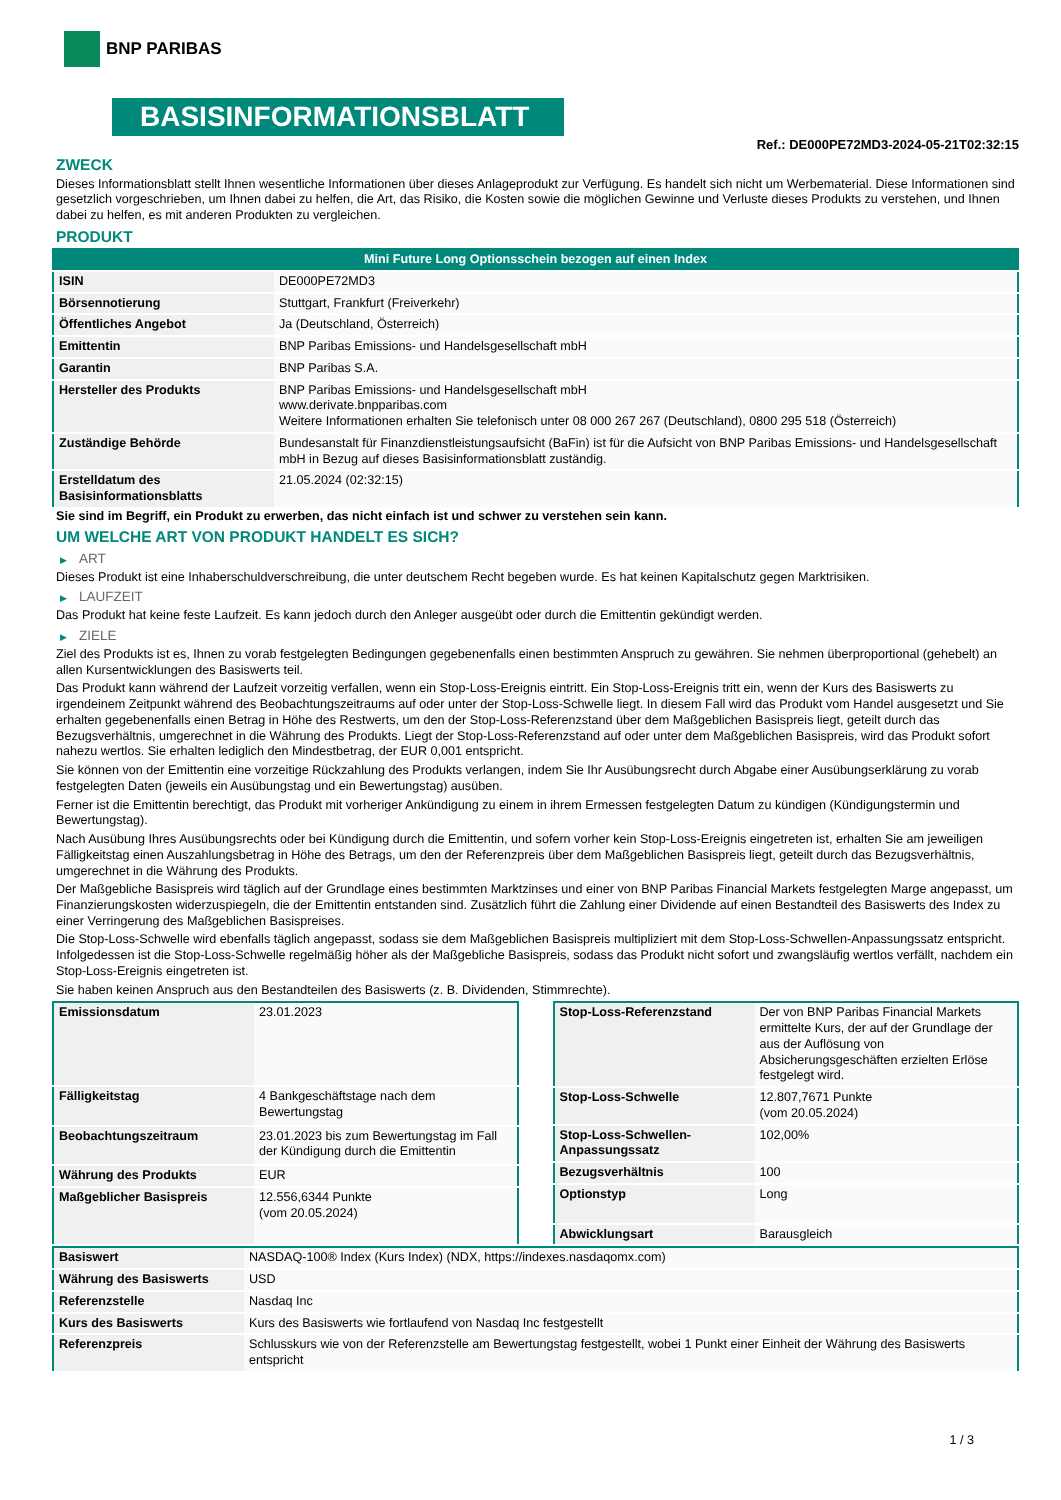BNP PARIBAS
BASISINFORMATIONSBLATT
Ref.: DE000PE72MD3-2024-05-21T02:32:15
ZWECK
Dieses Informationsblatt stellt Ihnen wesentliche Informationen über dieses Anlageprodukt zur Verfügung. Es handelt sich nicht um Werbematerial. Diese Informationen sind gesetzlich vorgeschrieben, um Ihnen dabei zu helfen, die Art, das Risiko, die Kosten sowie die möglichen Gewinne und Verluste dieses Produkts zu verstehen, und Ihnen dabei zu helfen, es mit anderen Produkten zu vergleichen.
PRODUKT
| Mini Future Long Optionsschein bezogen auf einen Index | |
| ISIN | DE000PE72MD3 |
| Börsennotierung | Stuttgart, Frankfurt (Freiverkehr) |
| Öffentliches Angebot | Ja (Deutschland, Österreich) |
| Emittentin | BNP Paribas Emissions- und Handelsgesellschaft mbH |
| Garantin | BNP Paribas S.A. |
| Hersteller des Produkts | BNP Paribas Emissions- und Handelsgesellschaft mbH www.derivate.bnpparibas.com Weitere Informationen erhalten Sie telefonisch unter 08 000 267 267 (Deutschland), 0800 295 518 (Österreich) |
| Zuständige Behörde | Bundesanstalt für Finanzdienstleistungsaufsicht (BaFin) ist für die Aufsicht von BNP Paribas Emissions- und Handelsgesellschaft mbH in Bezug auf dieses Basisinformationsblatt zuständig. |
| Erstelldatum des Basisinformationsblatts | 21.05.2024 (02:32:15) |
Sie sind im Begriff, ein Produkt zu erwerben, das nicht einfach ist und schwer zu verstehen sein kann.
UM WELCHE ART VON PRODUKT HANDELT ES SICH?
▶ ART
Dieses Produkt ist eine Inhaberschuldverschreibung, die unter deutschem Recht begeben wurde. Es hat keinen Kapitalschutz gegen Marktrisiken.
▶ LAUFZEIT
Das Produkt hat keine feste Laufzeit. Es kann jedoch durch den Anleger ausgeübt oder durch die Emittentin gekündigt werden.
▶ ZIELE
Ziel des Produkts ist es, Ihnen zu vorab festgelegten Bedingungen gegebenenfalls einen bestimmten Anspruch zu gewähren. Sie nehmen überproportional (gehebelt) an allen Kursentwicklungen des Basiswerts teil.
Das Produkt kann während der Laufzeit vorzeitig verfallen, wenn ein Stop-Loss-Ereignis eintritt. Ein Stop-Loss-Ereignis tritt ein, wenn der Kurs des Basiswerts zu irgendeinem Zeitpunkt während des Beobachtungszeitraums auf oder unter der Stop-Loss-Schwelle liegt. In diesem Fall wird das Produkt vom Handel ausgesetzt und Sie erhalten gegebenenfalls einen Betrag in Höhe des Restwerts, um den der Stop-Loss-Referenzstand über dem Maßgeblichen Basispreis liegt, geteilt durch das Bezugsverhältnis, umgerechnet in die Währung des Produkts. Liegt der Stop-Loss-Referenzstand auf oder unter dem Maßgeblichen Basispreis, wird das Produkt sofort nahezu wertlos. Sie erhalten lediglich den Mindestbetrag, der EUR 0,001 entspricht.
Sie können von der Emittentin eine vorzeitige Rückzahlung des Produkts verlangen, indem Sie Ihr Ausübungsrecht durch Abgabe einer Ausübungserklärung zu vorab festgelegten Daten (jeweils ein Ausübungstag und ein Bewertungstag) ausüben.
Ferner ist die Emittentin berechtigt, das Produkt mit vorheriger Ankündigung zu einem in ihrem Ermessen festgelegten Datum zu kündigen (Kündigungstermin und Bewertungstag).
Nach Ausübung Ihres Ausübungsrechts oder bei Kündigung durch die Emittentin, und sofern vorher kein Stop-Loss-Ereignis eingetreten ist, erhalten Sie am jeweiligen Fälligkeitstag einen Auszahlungsbetrag in Höhe des Betrags, um den der Referenzpreis über dem Maßgeblichen Basispreis liegt, geteilt durch das Bezugsverhältnis, umgerechnet in die Währung des Produkts.
Der Maßgebliche Basispreis wird täglich auf der Grundlage eines bestimmten Marktzinses und einer von BNP Paribas Financial Markets festgelegten Marge angepasst, um Finanzierungskosten widerzuspiegeln, die der Emittentin entstanden sind. Zusätzlich führt die Zahlung einer Dividende auf einen Bestandteil des Basiswerts des Index zu einer Verringerung des Maßgeblichen Basispreises.
Die Stop-Loss-Schwelle wird ebenfalls täglich angepasst, sodass sie dem Maßgeblichen Basispreis multipliziert mit dem Stop-Loss-Schwellen-Anpassungssatz entspricht. Infolgedessen ist die Stop-Loss-Schwelle regelmäßig höher als der Maßgebliche Basispreis, sodass das Produkt nicht sofort und zwangsläufig wertlos verfällt, nachdem ein Stop-Loss-Ereignis eingetreten ist.
Sie haben keinen Anspruch aus den Bestandteilen des Basiswerts (z. B. Dividenden, Stimmrechte).
| Emissionsdatum | 23.01.2023 |
| Fälligkeitstag | 4 Bankgeschäftstage nach dem Bewertungstag |
| Beobachtungszeitraum | 23.01.2023 bis zum Bewertungstag im Fall der Kündigung durch die Emittentin |
| Währung des Produkts | EUR |
| Maßgeblicher Basispreis | 12.556,6344 Punkte (vom 20.05.2024) |
| Stop-Loss-Referenzstand | Der von BNP Paribas Financial Markets ermittelte Kurs, der auf der Grundlage der aus der Auflösung von Absicherungsgeschäften erzielten Erlöse festgelegt wird. |
| Stop-Loss-Schwelle | 12.807,7671 Punkte (vom 20.05.2024) |
| Stop-Loss-Schwellen-Anpassungssatz | 102,00% |
| Bezugsverhältnis | 100 |
| Optionstyp | Long |
| Abwicklungsart | Barausgleich |
| Basiswert | NASDAQ-100® Index (Kurs Index) (NDX, https://indexes.nasdaqomx.com) |
| Währung des Basiswerts | USD |
| Referenzstelle | Nasdaq Inc |
| Kurs des Basiswerts | Kurs des Basiswerts wie fortlaufend von Nasdaq Inc festgestellt |
| Referenzpreis | Schlusskurs wie von der Referenzstelle am Bewertungstag festgestellt, wobei 1 Punkt einer Einheit der Währung des Basiswerts entspricht |
1 / 3